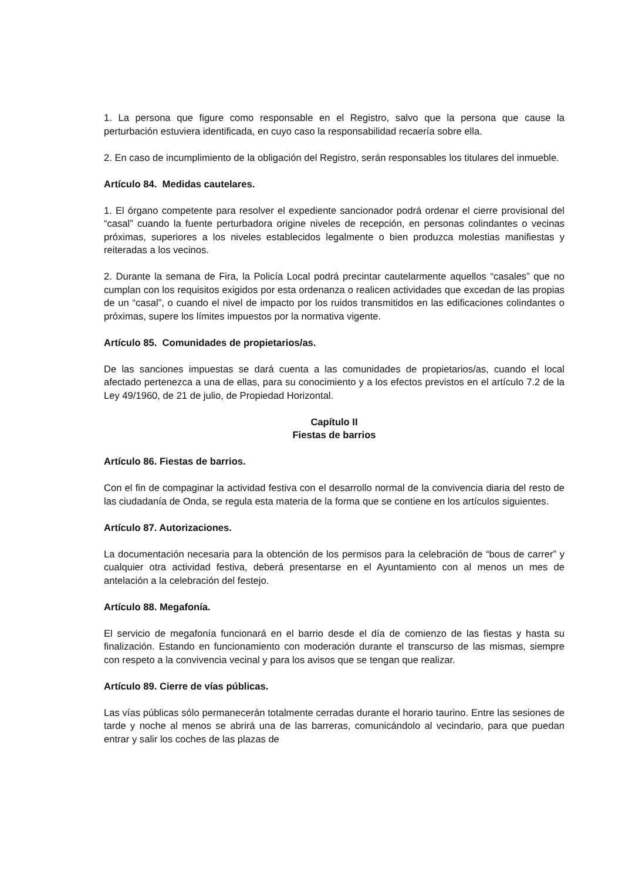1. La persona que figure como responsable en el Registro, salvo que la persona que cause la perturbación estuviera identificada, en cuyo caso la responsabilidad recaería sobre ella.
2. En caso de incumplimiento de la obligación del Registro, serán responsables los titulares del inmueble.
Artículo 84. Medidas cautelares.
1. El órgano competente para resolver el expediente sancionador podrá ordenar el cierre provisional del “casal” cuando la fuente perturbadora origine niveles de recepción, en personas colindantes o vecinas próximas, superiores a los niveles establecidos legalmente o bien produzca molestias manifiestas y reiteradas a los vecinos.
2. Durante la semana de Fira, la Policía Local podrá precintar cautelarmente aquellos “casales” que no cumplan con los requisitos exigidos por esta ordenanza o realicen actividades que excedan de las propias de un “casal”, o cuando el nivel de impacto por los ruidos transmitidos en las edificaciones colindantes o próximas, supere los límites impuestos por la normativa vigente.
Artículo 85. Comunidades de propietarios/as.
De las sanciones impuestas se dará cuenta a las comunidades de propietarios/as, cuando el local afectado pertenezca a una de ellas, para su conocimiento y a los efectos previstos en el artículo 7.2 de la Ley 49/1960, de 21 de julio, de Propiedad Horizontal.
Capítulo II
Fiestas de barrios
Artículo 86. Fiestas de barrios.
Con el fin de compaginar la actividad festiva con el desarrollo normal de la convivencia diaria del resto de las ciudadanía de Onda, se regula esta materia de la forma que se contiene en los artículos siguientes.
Artículo 87. Autorizaciones.
La documentación necesaria para la obtención de los permisos para la celebración de “bous de carrer” y cualquier otra actividad festiva, deberá presentarse en el Ayuntamiento con al menos un mes de antelación a la celebración del festejo.
Artículo 88. Megafonía.
El servicio de megafonía funcionará en el barrio desde el día de comienzo de las fiestas y hasta su finalización. Estando en funcionamiento con moderación durante el transcurso de las mismas, siempre con respeto a la convivencia vecinal y para los avisos que se tengan que realizar.
Artículo 89. Cierre de vías públicas.
Las vías públicas sólo permanecerán totalmente cerradas durante el horario taurino. Entre las sesiones de tarde y noche al menos se abrirá una de las barreras, comunicándolo al vecindario, para que puedan entrar y salir los coches de las plazas de